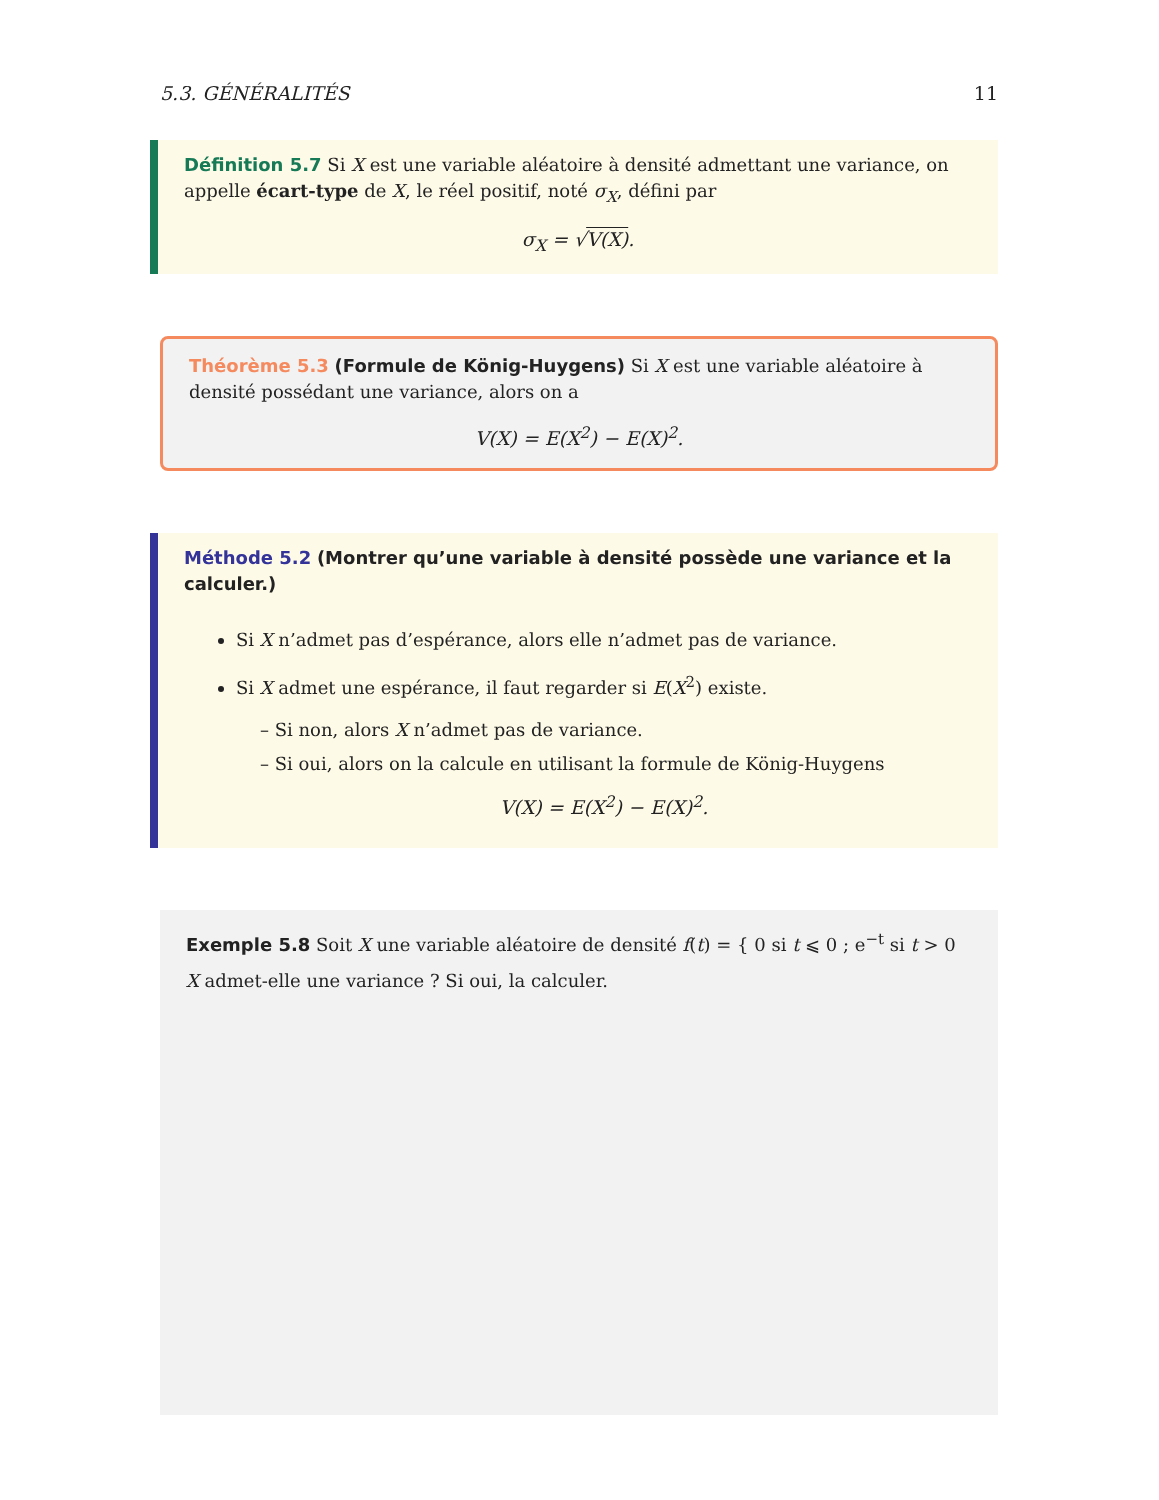5.3. GÉNÉRALITÉS 11
Définition 5.7 Si X est une variable aléatoire à densité admettant une variance, on appelle écart-type de X, le réel positif, noté σ<sub>X</sub>, défini par
σ<sub>X</sub> = √V(X).
Théorème 5.3 (Formule de König-Huygens) Si X est une variable aléatoire à densité possédant une variance, alors on a
V(X) = E(X<sup>2</sup>) − E(X)<sup>2</sup>.
Méthode 5.2 (Montrer qu’une variable à densité possède une variance et la calculer.)
Si X n’admet pas d’espérance, alors elle n’admet pas de variance.
Si X admet une espérance, il faut regarder si E(X<sup>2</sup>) existe.
– Si non, alors X n’admet pas de variance.
– Si oui, alors on la calcule en utilisant la formule de König-Huygens
V(X) = E(X<sup>2</sup>) − E(X)<sup>2</sup>.
Exemple 5.8 Soit X une variable aléatoire de densité f(t) = { 0 si t ⩽ 0 ; e<sup>−t</sup> si t > 0
X admet-elle une variance ? Si oui, la calculer.